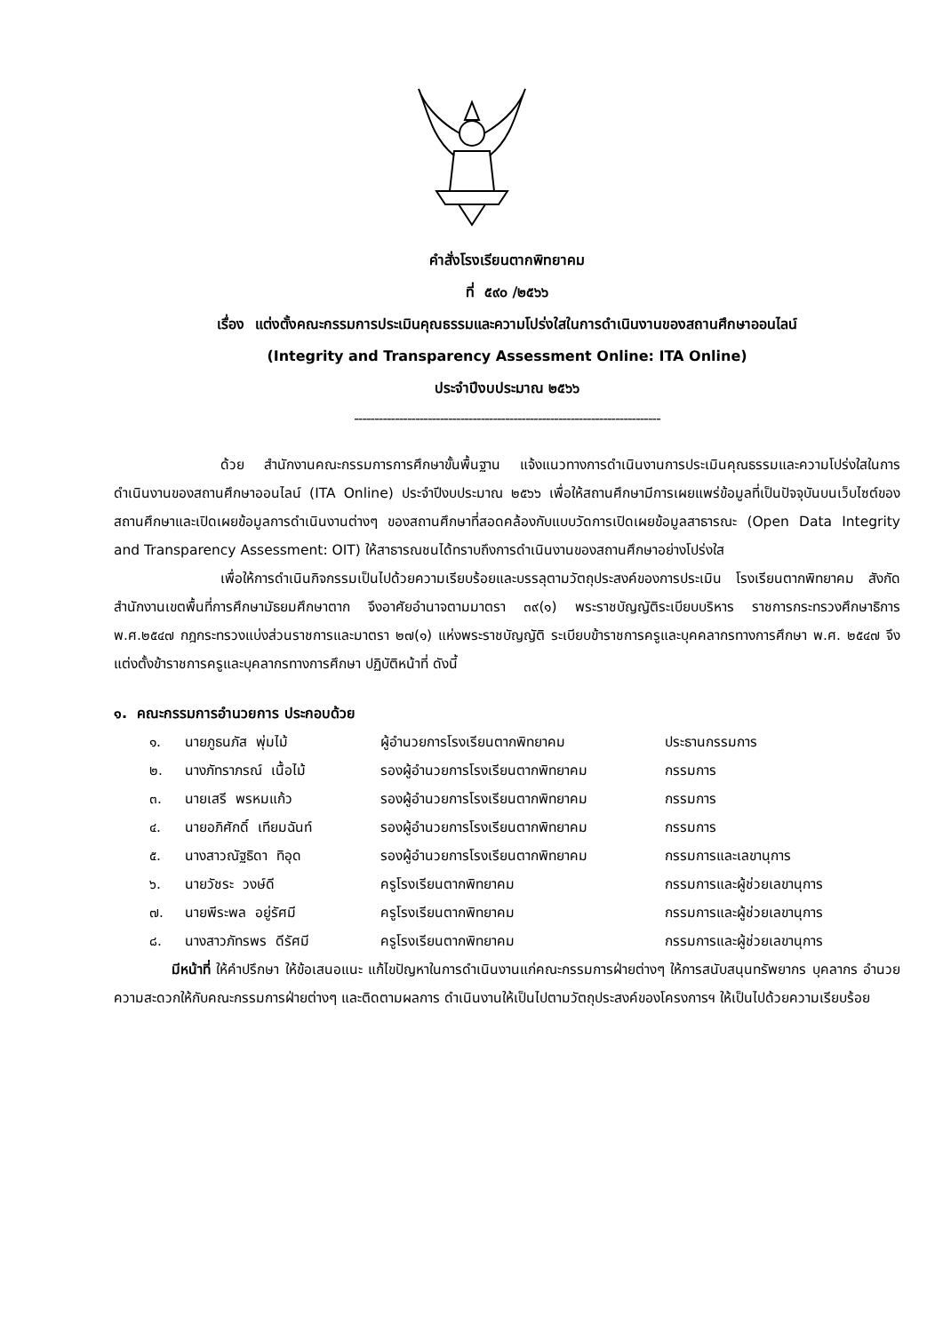คำสั่งโรงเรียนตากพิทยาคม
ที่ ๕๙๐ /๒๕๖๖
เรื่อง แต่งตั้งคณะกรรมการประเมินคุณธรรมและความโปร่งใสในการดำเนินงานของสถานศึกษาออนไลน์
(Integrity and Transparency Assessment Online: ITA Online)
ประจำปีงบประมาณ ๒๕๖๖
---------------------------------------------------------------------------
ด้วย สำนักงานคณะกรรมการการศึกษาขั้นพื้นฐาน แจ้งแนวทางการดำเนินงานการประเมินคุณธรรมและความโปร่งใสในการดำเนินงานของสถานศึกษาออนไลน์ (ITA Online) ประจำปีงบประมาณ ๒๕๖๖ เพื่อให้สถานศึกษามีการเผยแพร่ข้อมูลที่เป็นปัจจุบันบนเว็บไซต์ของสถานศึกษาและเปิดเผยข้อมูลการดำเนินงานต่างๆ ของสถานศึกษาที่สอดคล้องกับแบบวัดการเปิดเผยข้อมูลสาธารณะ (Open Data Integrity and Transparency Assessment: OIT) ให้สาธารณชนได้ทราบถึงการดำเนินงานของสถานศึกษาอย่างโปร่งใส
เพื่อให้การดำเนินกิจกรรมเป็นไปด้วยความเรียบร้อยและบรรลุตามวัตถุประสงค์ของการประเมิน โรงเรียนตากพิทยาคม สังกัดสำนักงานเขตพื้นที่การศึกษามัธยมศึกษาตาก จึงอาศัยอำนาจตามมาตรา ๓๙(๑) พระราชบัญญัติระเบียบบริหาร ราชการกระทรวงศึกษาธิการ พ.ศ.๒๕๔๗ กฎกระทรวงแบ่งส่วนราชการและมาตรา ๒๗(๑) แห่งพระราชบัญญัติ ระเบียบข้าราชการครูและบุคคลากรทางการศึกษา พ.ศ. ๒๕๔๗ จึงแต่งตั้งข้าราชการครูและบุคลากรทางการศึกษา ปฏิบัติหน้าที่ ดังนี้
๑. คณะกรรมการอำนวยการ ประกอบด้วย
| ๑. | นายภูธนภัส พุ่มไม้ | ผู้อำนวยการโรงเรียนตากพิทยาคม | ประธานกรรมการ |
| ๒. | นางภัทราภรณ์ เนื้อไม้ | รองผู้อำนวยการโรงเรียนตากพิทยาคม | กรรมการ |
| ๓. | นายเสรี พรหมแก้ว | รองผู้อำนวยการโรงเรียนตากพิทยาคม | กรรมการ |
| ๔. | นายอภิศักดิ์ เทียมฉันท์ | รองผู้อำนวยการโรงเรียนตากพิทยาคม | กรรมการ |
| ๕. | นางสาวณัฐธิดา ทิอุด | รองผู้อำนวยการโรงเรียนตากพิทยาคม | กรรมการและเลขานุการ |
| ๖. | นายวัชระ วงษ์ดี | ครูโรงเรียนตากพิทยาคม | กรรมการและผู้ช่วยเลขานุการ |
| ๗. | นายพีระพล อยู่รัศมี | ครูโรงเรียนตากพิทยาคม | กรรมการและผู้ช่วยเลขานุการ |
| ๘. | นางสาวภัทรพร ดีรัศมี | ครูโรงเรียนตากพิทยาคม | กรรมการและผู้ช่วยเลขานุการ |
มีหน้าที่ ให้คำปรึกษา ให้ข้อเสนอแนะ แก้ไขปัญหาในการดำเนินงานแก่คณะกรรมการฝ่ายต่างๆ ให้การสนับสนุนทรัพยากร บุคลากร อำนวยความสะดวกให้กับคณะกรรมการฝ่ายต่างๆ และติดตามผลการ ดำเนินงานให้เป็นไปตามวัตถุประสงค์ของโครงการฯ ให้เป็นไปด้วยความเรียบร้อย